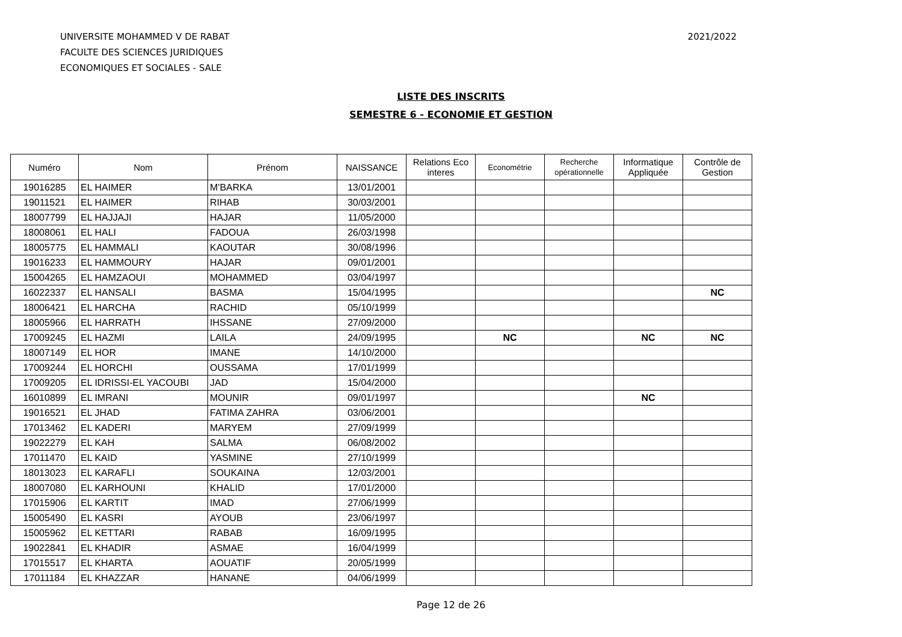UNIVERSITE MOHAMMED V DE RABAT
FACULTE DES SCIENCES JURIDIQUES
ECONOMIQUES ET SOCIALES - SALE
2021/2022
LISTE DES INSCRITS
SEMESTRE 6 - ECONOMIE ET GESTION
| Numéro | Nom | Prénom | NAISSANCE | Relations Eco interes | Econométrie | Recherche opérationnelle | Informatique Appliquée | Contrôle de Gestion |
| --- | --- | --- | --- | --- | --- | --- | --- | --- |
| 19016285 | EL HAIMER | M'BARKA | 13/01/2001 | | | | | |
| 19011521 | EL HAIMER | RIHAB | 30/03/2001 | | | | | |
| 18007799 | EL HAJJAJI | HAJAR | 11/05/2000 | | | | | |
| 18008061 | EL HALI | FADOUA | 26/03/1998 | | | | | |
| 18005775 | EL HAMMALI | KAOUTAR | 30/08/1996 | | | | | |
| 19016233 | EL HAMMOURY | HAJAR | 09/01/2001 | | | | | |
| 15004265 | EL HAMZAOUI | MOHAMMED | 03/04/1997 | | | | | |
| 16022337 | EL HANSALI | BASMA | 15/04/1995 | | | | | NC |
| 18006421 | EL HARCHA | RACHID | 05/10/1999 | | | | | |
| 18005966 | EL HARRATH | IHSSANE | 27/09/2000 | | | | | |
| 17009245 | EL HAZMI | LAILA | 24/09/1995 | | NC | | NC | NC |
| 18007149 | EL HOR | IMANE | 14/10/2000 | | | | | |
| 17009244 | EL HORCHI | OUSSAMA | 17/01/1999 | | | | | |
| 17009205 | EL IDRISSI-EL YACOUBI | JAD | 15/04/2000 | | | | | |
| 16010899 | EL IMRANI | MOUNIR | 09/01/1997 | | | | NC | |
| 19016521 | EL JHAD | FATIMA ZAHRA | 03/06/2001 | | | | | |
| 17013462 | EL KADERI | MARYEM | 27/09/1999 | | | | | |
| 19022279 | EL KAH | SALMA | 06/08/2002 | | | | | |
| 17011470 | EL KAID | YASMINE | 27/10/1999 | | | | | |
| 18013023 | EL KARAFLI | SOUKAINA | 12/03/2001 | | | | | |
| 18007080 | EL KARHOUNI | KHALID | 17/01/2000 | | | | | |
| 17015906 | EL KARTIT | IMAD | 27/06/1999 | | | | | |
| 15005490 | EL KASRI | AYOUB | 23/06/1997 | | | | | |
| 15005962 | EL KETTARI | RABAB | 16/09/1995 | | | | | |
| 19022841 | EL KHADIR | ASMAE | 16/04/1999 | | | | | |
| 17015517 | EL KHARTA | AOUATIF | 20/05/1999 | | | | | |
| 17011184 | EL KHAZZAR | HANANE | 04/06/1999 | | | | | |
Page 12 de 26